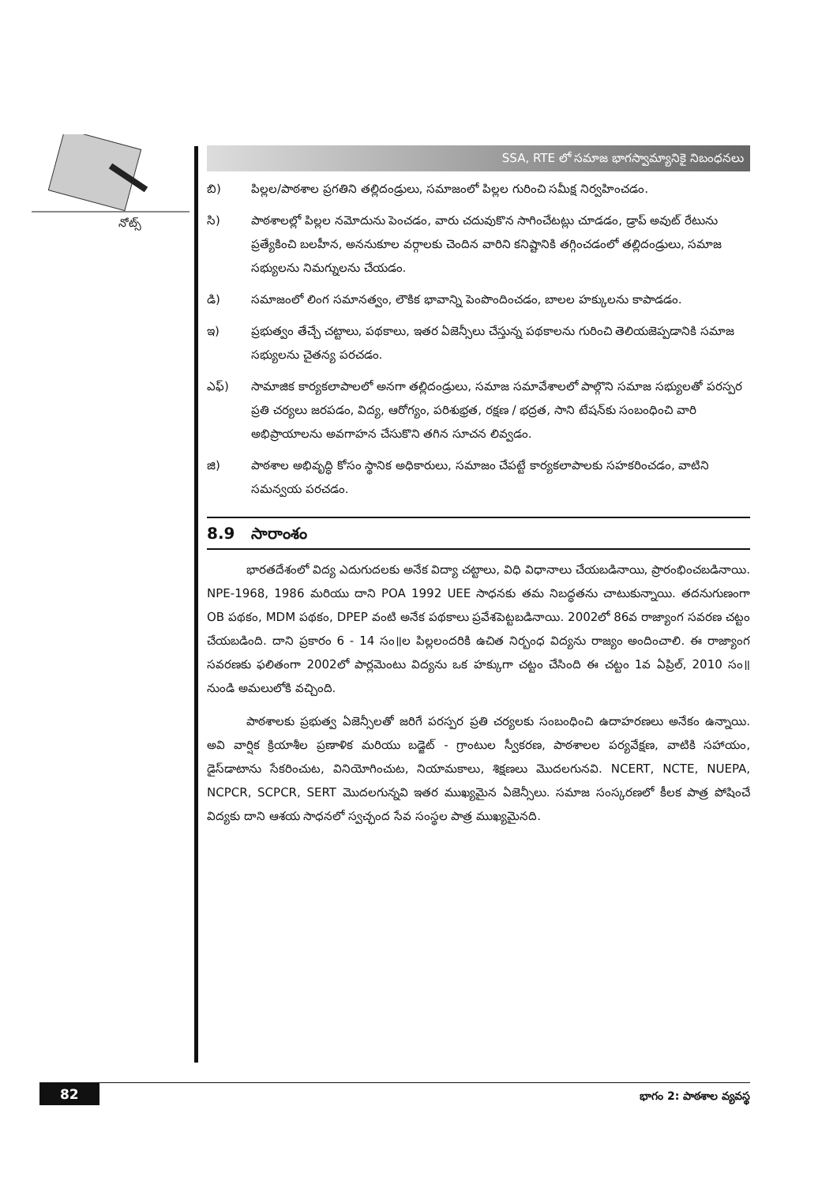నోట్స్
SSA, RTE లో సమాజ భాగస్వామ్యానికై నిబంధనలు
బి) పిల్లల/పాఠశాల ప్రగతిని తల్లిదండ్రులు, సమాజంలో పిల్లల గురించి సమీక్ష నిర్వహించడం.
సి) పాఠశాలల్లో పిల్లల నమోదును పెంచడం, వారు చదువుకొన సాగించేటట్లు చూడడం, డ్రాప్ అవుట్ రేటును ప్రత్యేకించి బలహీన, అననుకూల వర్గాలకు చెందిన వారిని కనిష్టానికి తగ్గించడంలో తల్లిదండ్రులు, సమాజ సభ్యులను నిమగ్నులను చేయడం.
డి) సమాజంలో లింగ సమానత్వం, లౌకిక భావాన్ని పెంపొందించడం, బాలల హక్కులను కాపాడడం.
ఇ) ప్రభుత్వం తేచ్చే చట్టాలు, పథకాలు, ఇతర ఏజెన్సీలు చేస్తున్న పథకాలను గురించి తెలియజెప్పడానికి సమాజ సభ్యులను చైతన్య పరచడం.
ఎఫ్) సామాజిక కార్యకలాపాలలో అనగా తల్లిదండ్రులు, సమాజ సమావేశాలలో పాల్గొని సమాజ సభ్యులతో పరస్పర ప్రతి చర్యలు జరపడం, విద్య, ఆరోగ్యం, పరిశుభ్రత, రక్షణ / భద్రత, సాని టేషన్‌కు సంబంధించి వారి అభిప్రాయాలను అవగాహన చేసుకొని తగిన సూచన లివ్వడం.
జి) పాఠశాల అభివృద్ధి కోసం స్థానిక అధికారులు, సమాజం చేపట్టే కార్యకలాపాలకు సహకరించడం, వాటిని సమన్వయ పరచడం.
8.9 సారాంశం
భారతదేశంలో విద్య ఎదుగుదలకు అనేక విద్యా చట్టాలు, విధి విధానాలు చేయబడినాయి, ప్రారంభించబడినాయి. NPE-1968, 1986 మరియు దాని POA 1992 UEE సాధనకు తమ నిబద్ధతను చాటుకున్నాయి. తదనుగుణంగా OB పథకం, MDM పథకం, DPEP వంటి అనేక పథకాలు ప్రవేశపెట్టబడినాయి. 2002లో 86వ రాజ్యాంగ సవరణ చట్టం చేయబడింది. దాని ప్రకారం 6 - 14 సం॥ల పిల్లలందరికి ఉచిత నిర్బంధ విద్యను రాజ్యం అందించాలి. ఈ రాజ్యాంగ సవరణకు ఫలితంగా 2002లో పార్లమెంటు విద్యను ఒక హక్కుగా చట్టం చేసింది ఈ చట్టం 1వ ఏప్రిల్, 2010 సం॥ నుండి అమలులోకి వచ్చింది.
పాఠశాలకు ప్రభుత్వ ఏజెన్సీలతో జరిగే పరస్పర ప్రతి చర్యలకు సంబంధించి ఉదాహరణలు అనేకం ఉన్నాయి. అవి వార్షిక క్రియాశీల ప్రణాళిక మరియు బడ్జెట్ - గ్రాంటుల స్వీకరణ, పాఠశాలల పర్యవేక్షణ, వాటికి సహాయం, డైస్‌డాటాను సేకరించుట, వినియోగించుట, నియామకాలు, శిక్షణలు మొదలగునవి. NCERT, NCTE, NUEPA, NCPCR, SCPCR, SERT మొదలగున్నవి ఇతర ముఖ్యమైన ఏజెన్సీలు. సమాజ సంస్కరణలో కీలక పాత్ర పోషించే విద్యకు దాని ఆశయ సాధనలో స్వచ్ఛంద సేవ సంస్థల పాత్ర ముఖ్యమైనది.
82 భాగం 2: పాఠశాల వ్యవస్థ